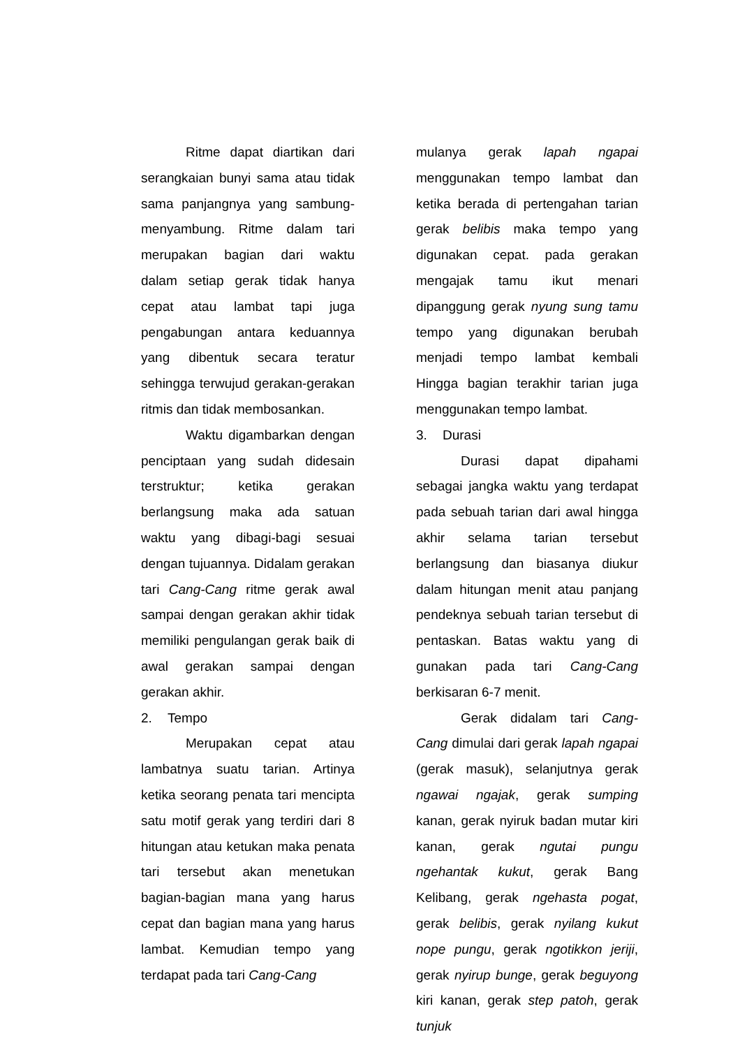Ritme dapat diartikan dari serangkaian bunyi sama atau tidak sama panjangnya yang sambung-menyambung. Ritme dalam tari merupakan bagian dari waktu dalam setiap gerak tidak hanya cepat atau lambat tapi juga pengabungan antara keduannya yang dibentuk secara teratur sehingga terwujud gerakan-gerakan ritmis dan tidak membosankan.
Waktu digambarkan dengan penciptaan yang sudah didesain terstruktur; ketika gerakan berlangsung maka ada satuan waktu yang dibagi-bagi sesuai dengan tujuannya. Didalam gerakan tari Cang-Cang ritme gerak awal sampai dengan gerakan akhir tidak memiliki pengulangan gerak baik di awal gerakan sampai dengan gerakan akhir.
2. Tempo
Merupakan cepat atau lambatnya suatu tarian. Artinya ketika seorang penata tari mencipta satu motif gerak yang terdiri dari 8 hitungan atau ketukan maka penata tari tersebut akan menetukan bagian-bagian mana yang harus cepat dan bagian mana yang harus lambat. Kemudian tempo yang terdapat pada tari Cang-Cang
mulanya gerak lapah ngapai menggunakan tempo lambat dan ketika berada di pertengahan tarian gerak belibis maka tempo yang digunakan cepat. pada gerakan mengajak tamu ikut menari dipanggung gerak nyung sung tamu tempo yang digunakan berubah menjadi tempo lambat kembali Hingga bagian terakhir tarian juga menggunakan tempo lambat.
3. Durasi
Durasi dapat dipahami sebagai jangka waktu yang terdapat pada sebuah tarian dari awal hingga akhir selama tarian tersebut berlangsung dan biasanya diukur dalam hitungan menit atau panjang pendeknya sebuah tarian tersebut di pentaskan. Batas waktu yang di gunakan pada tari Cang-Cang berkisaran 6-7 menit.
Gerak didalam tari Cang-Cang dimulai dari gerak lapah ngapai (gerak masuk), selanjutnya gerak ngawai ngajak, gerak sumping kanan, gerak nyiruk badan mutar kiri kanan, gerak ngutai pungu ngehantak kukut, gerak Bang Kelibang, gerak ngehasta pogat, gerak belibis, gerak nyilang kukut nope pungu, gerak ngotikkon jeriji, gerak nyirup bunge, gerak beguyong kiri kanan, gerak step patoh, gerak tunjuk